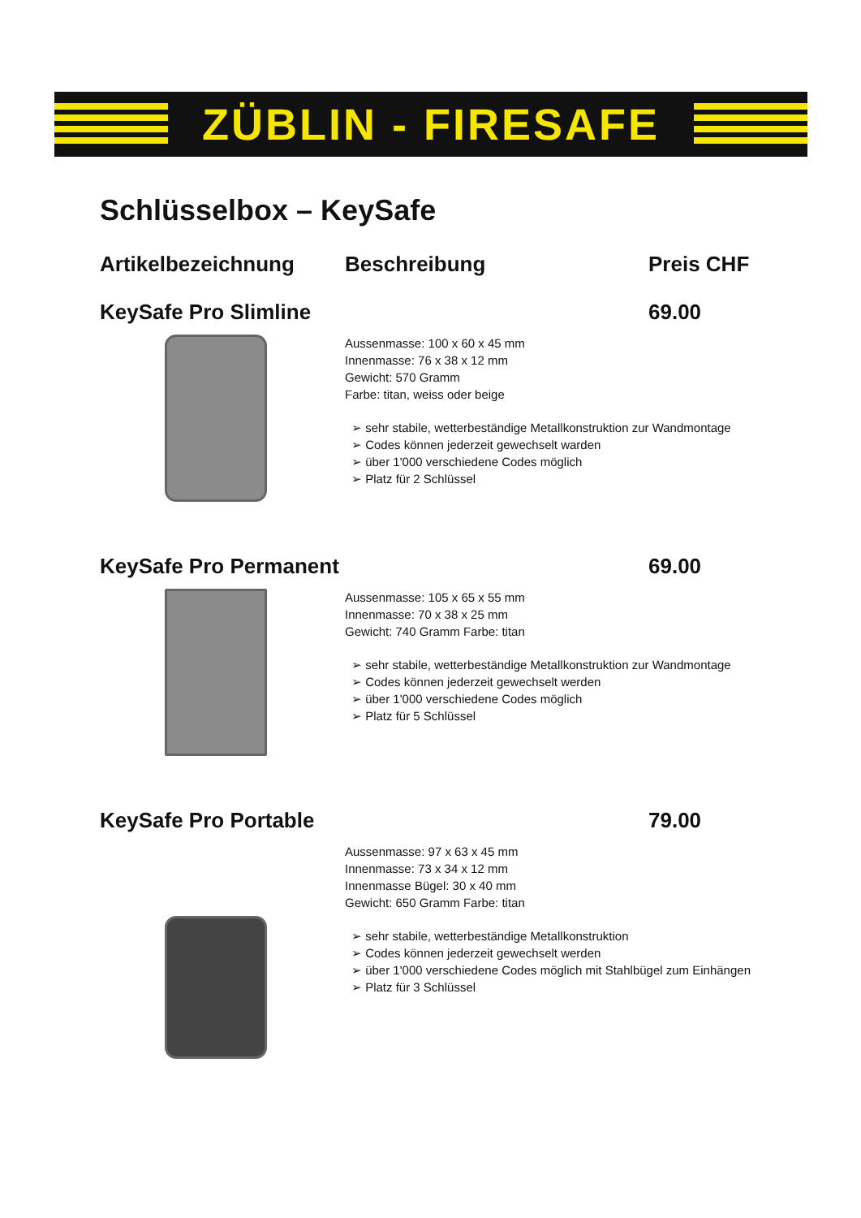ZÜBLIN - FIRESAFE
Schlüsselbox – KeySafe
Artikelbezeichnung Beschreibung Preis CHF
KeySafe Pro Slimline 69.00
Aussenmasse: 100 x 60 x 45 mm
Innenmasse: 76 x 38 x 12 mm
Gewicht: 570 Gramm
Farbe: titan, weiss oder beige
➢ sehr stabile, wetterbeständige Metallkonstruktion zur Wandmontage
➢ Codes können jederzeit gewechselt warden
➢ über 1'000 verschiedene Codes möglich
➢ Platz für 2 Schlüssel
KeySafe Pro Permanent 69.00
Aussenmasse: 105 x 65 x 55 mm
Innenmasse: 70 x 38 x 25 mm
Gewicht: 740 Gramm Farbe: titan
➢ sehr stabile, wetterbeständige Metallkonstruktion zur Wandmontage
➢ Codes können jederzeit gewechselt werden
➢ über 1'000 verschiedene Codes möglich
➢ Platz für 5 Schlüssel
KeySafe Pro Portable 79.00
Aussenmasse: 97 x 63 x 45 mm
Innenmasse: 73 x 34 x 12 mm
Innenmasse Bügel: 30 x 40 mm
Gewicht: 650 Gramm Farbe: titan
➢ sehr stabile, wetterbeständige Metallkonstruktion
➢ Codes können jederzeit gewechselt werden
➢ über 1'000 verschiedene Codes möglich mit Stahlbügel zum Einhängen
➢ Platz für 3 Schlüssel